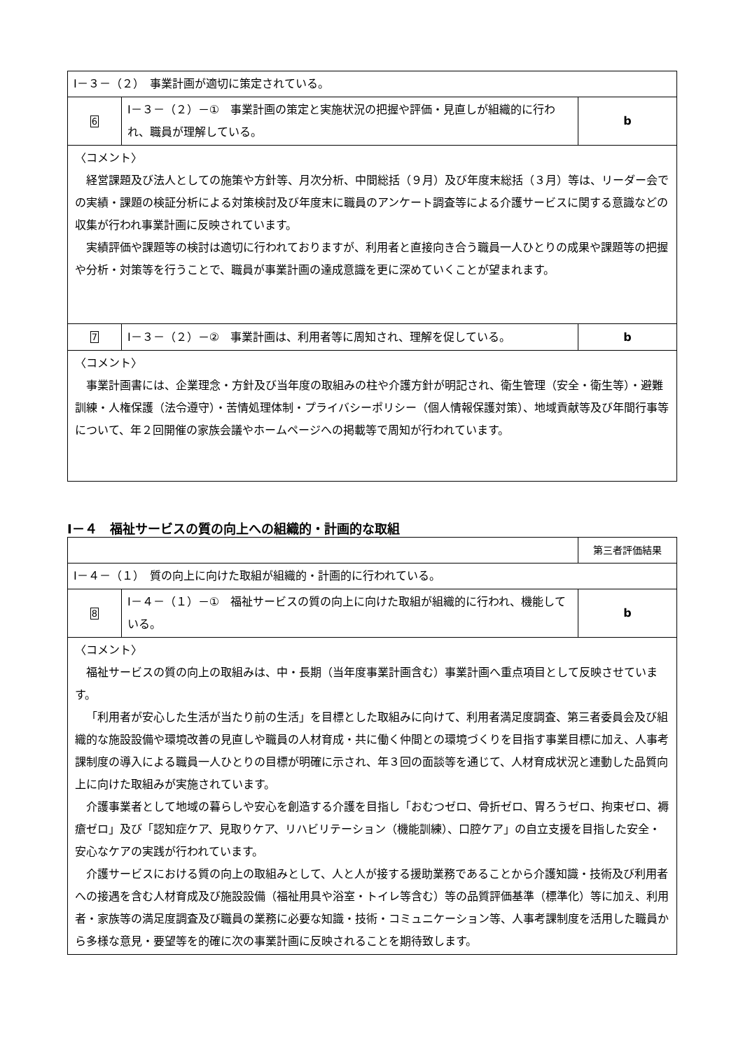| Ⅰ－３－（２） 事業計画が適切に策定されている。 | | |
| 6 | Ⅰ－３－（２）－① 事業計画の策定と実施状況の把握や評価・見直しが組織的に行われ、職員が理解している。 | b |
| 〈コメント〉 経営課題及び法人としての施策や方針等、月次分析、中間総括（９月）及び年度末総括（３月）等は、リーダー会での実績・課題の検証分析による対策検討及び年度末に職員のアンケート調査等による介護サービスに関する意識などの収集が行われ事業計画に反映されています。 実績評価や課題等の検討は適切に行われておりますが、利用者と直接向き合う職員一人ひとりの成果や課題等の把握や分析・対策等を行うことで、職員が事業計画の達成意識を更に深めていくことが望まれます。 | | |
| 7 | Ⅰ－３－（２）－② 事業計画は、利用者等に周知され、理解を促している。 | b |
| 〈コメント〉 事業計画書には、企業理念・方針及び当年度の取組みの柱や介護方針が明記され、衛生管理（安全・衛生等）・避難訓練・人権保護（法令遵守）・苦情処理体制・プライバシーポリシー（個人情報保護対策）、地域貢献等及び年間行事等について、年２回開催の家族会議やホームページへの掲載等で周知が行われています。 | | |
Ⅰ－４　福祉サービスの質の向上への組織的・計画的な取組
| | | 第三者評価結果 |
| Ⅰ－４－（１） 質の向上に向けた取組が組織的・計画的に行われている。 | | |
| 8 | Ⅰ－４－（１）－① 福祉サービスの質の向上に向けた取組が組織的に行われ、機能している。 | b |
| 〈コメント〉 福祉サービスの質の向上の取組みは、中・長期（当年度事業計画含む）事業計画へ重点項目として反映させています。 「利用者が安心した生活が当たり前の生活」を目標とした取組みに向けて、利用者満足度調査、第三者委員会及び組織的な施設設備や環境改善の見直しや職員の人材育成・共に働く仲間との環境づくりを目指す事業目標に加え、人事考課制度の導入による職員一人ひとりの目標が明確に示され、年３回の面談等を通じて、人材育成状況と連動した品質向上に向けた取組みが実施されています。 介護事業者として地域の暮らしや安心を創造する介護を目指し「おむつゼロ、骨折ゼロ、胃ろうゼロ、拘束ゼロ、褥瘡ゼロ」及び「認知症ケア、見取りケア、リハビリテーション（機能訓練）、口腔ケア」の自立支援を目指した安全・安心なケアの実践が行われています。 介護サービスにおける質の向上の取組みとして、人と人が接する援助業務であることから介護知識・技術及び利用者への接遇を含む人材育成及び施設設備（福祉用具や浴室・トイレ等含む）等の品質評価基準（標準化）等に加え、利用者・家族等の満足度調査及び職員の業務に必要な知識・技術・コミュニケーション等、人事考課制度を活用した職員から多様な意見・要望等を的確に次の事業計画に反映されることを期待致します。 | | |